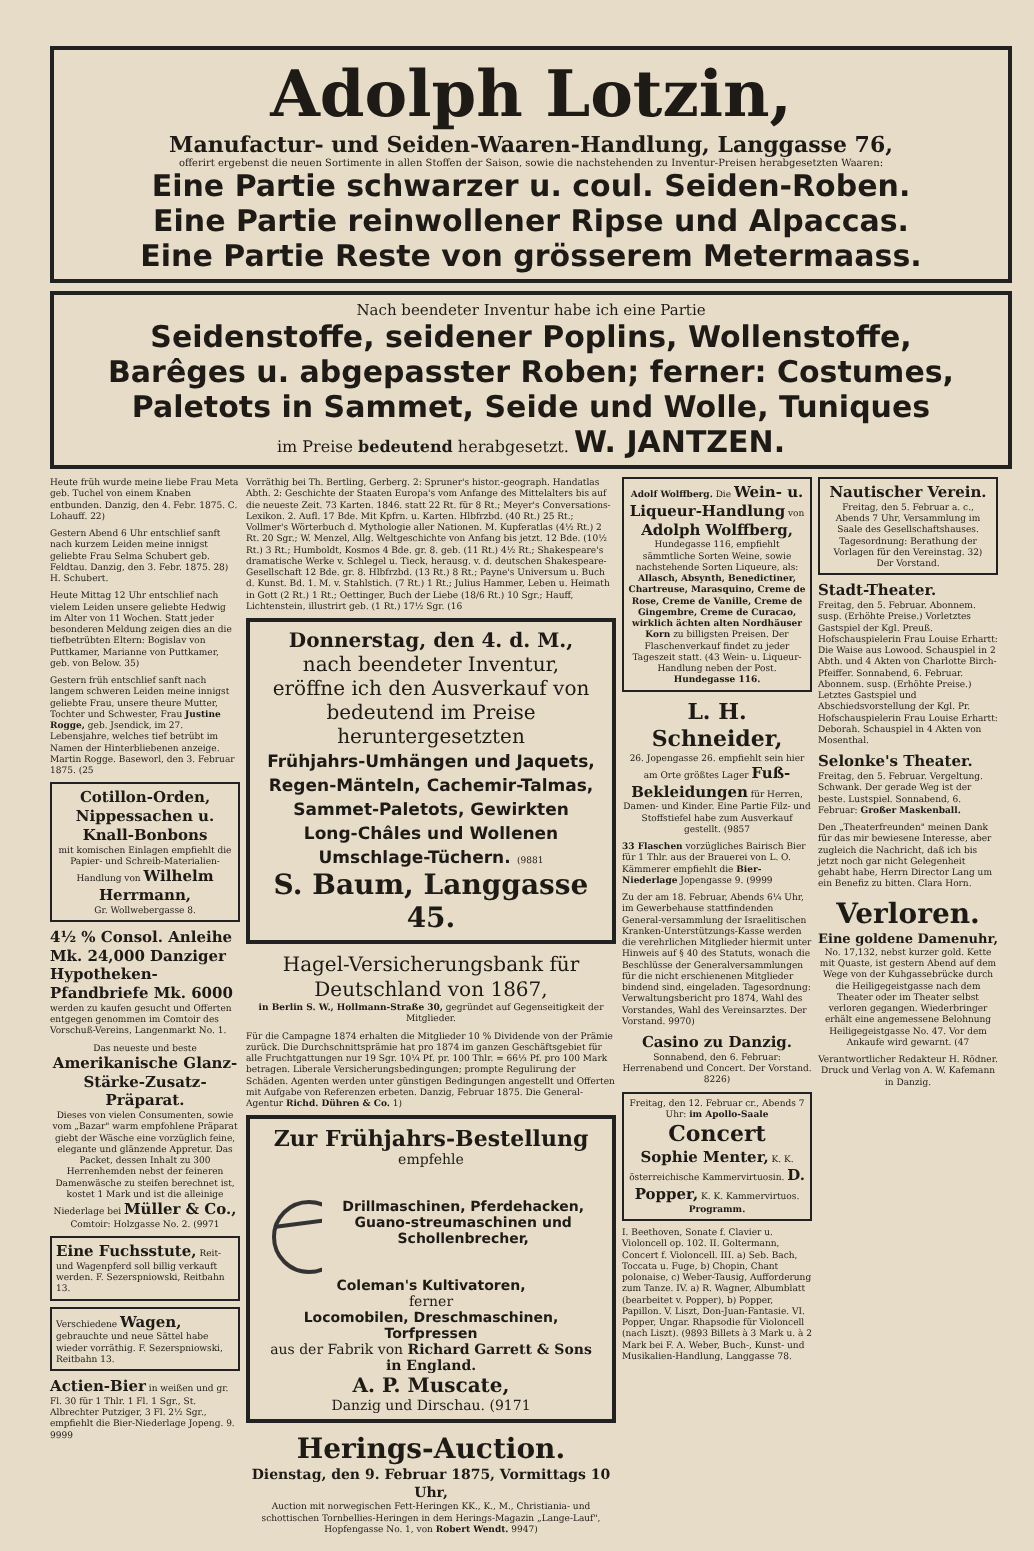Adolph Lotzin,
Manufactur- und Seiden-Waaren-Handlung, Langgasse 76,
offerirt ergebenst die neuen Sortimente in allen Stoffen der Saison, sowie die nachstehenden zu Inventur-Preisen herabgesetzten Waaren:
Eine Partie schwarzer u. coul. Seiden-Roben.
Eine Partie reinwollener Ripse und Alpaccas.
Eine Partie Reste von grösserem Metermaass.
Nach beendeter Inventur habe ich eine Partie
Seidenstoffe, seidener Poplins, Wollenstoffe,
Barêges u. abgepasster Roben; ferner: Costumes,
Paletots in Sammet, Seide und Wolle, Tuniques
im Preise bedeutend herabgesetzt. W. JANTZEN.
Heute früh wurde meine liebe Frau Meta geb. Tuchel von einem Knaben entbunden. Danzig, den 4. Febr. 1875. C. Lohauff. 22)
Gestern Abend 6 Uhr entschlief sanft nach kurzem Leiden meine innigst geliebte Frau Selma Schubert geb. Feldtau. Danzig, den 3. Febr. 1875. 28) H. Schubert.
Heute Mittag 12 Uhr entschlief nach vielem Leiden unsere geliebte Hedwig im Alter von 11 Wochen. Statt jeder besonderen Meldung zeigen dies an die tiefbetrübten Eltern: Bogislav von Puttkamer, Marianne von Puttkamer, geb. von Below. 35)
Gestern früh entschlief sanft nach langem schweren Leiden meine innigst geliebte Frau, unsere theure Mutter, Tochter und Schwester, Frau Justine Rogge, geb. Jsendick, im 27. Lebensjahre, welches tief betrübt im Namen der Hinterbliebenen anzeige. Martin Rogge. Baseworl, den 3. Februar 1875. (25
Cotillon-Orden, Nippessachen u. Knall-Bonbons
mit komischen Einlagen empfiehlt die Papier- und Schreib-Materialien-Handlung von Wilhelm Herrmann,
Gr. Wollwebergasse 8.
4½ % Consol. Anleihe Mk. 24,000 Danziger Hypotheken-Pfandbriefe Mk. 6000 werden zu kaufen gesucht und Offerten entgegen genommen im Comtoir des Vorschuß-Vereins, Langenmarkt No. 1.
Das neueste und beste Amerikanische Glanz-Stärke-Zusatz-Präparat.
Dieses von vielen Consumenten, sowie vom „Bazar" warm empfohlene Präparat giebt der Wäsche eine vorzüglich feine, elegante und glänzende Appretur. Das Packet, dessen Inhalt zu 300 Herrenhemden nebst der feineren Damenwäsche zu steifen berechnet ist, kostet 1 Mark und ist die alleinige Niederlage bei Müller & Co., Comtoir: Holzgasse No. 2. (9971
Eine Fuchsstute, Reit- und Wagenpferd soll billig verkauft werden. F. Sezerspniowski, Reitbahn 13.
Verschiedene Wagen, gebrauchte und neue Sättel habe wieder vorräthig. F. Sezerspniowski, Reitbahn 13.
Actien-Bier in weißen und gr. Fl. 30 für 1 Thlr. 1 Fl. 1 Sgr., St. Albrechter Putziger, 3 Fl. 2½ Sgr., empfiehlt die Bier-Niederlage Jopeng. 9. 9999
Vorräthig bei Th. Bertling, Gerberg. 2: Spruner's histor.-geograph. Handatlas Abth. 2: Geschichte der Staaten Europa's vom Anfange des Mittelalters bis auf die neueste Zeit. 73 Karten. 1846. statt 22 Rt. für 8 Rt.; Meyer's Conversations-Lexikon. 2. Aufl. 17 Bde. Mit Kpfrn. u. Karten. Hlbfrzbd. (40 Rt.) 25 Rt.; Vollmer's Wörterbuch d. Mythologie aller Nationen. M. Kupferatlas (4½ Rt.) 2 Rt. 20 Sgr.; W. Menzel, Allg. Weltgeschichte von Anfang bis jetzt. 12 Bde. (10½ Rt.) 3 Rt.; Humboldt, Kosmos 4 Bde. gr. 8. geb. (11 Rt.) 4½ Rt.; Shakespeare's dramatische Werke v. Schlegel u. Tieck, herausg. v. d. deutschen Shakespeare-Gesellschaft 12 Bde. gr. 8. Hlbfrzbd. (13 Rt.) 8 Rt.; Payne's Universum u. Buch d. Kunst. Bd. 1. M. v. Stahlstich. (7 Rt.) 1 Rt.; Julius Hammer, Leben u. Heimath in Gott (2 Rt.) 1 Rt.; Oettinger, Buch der Liebe (18/6 Rt.) 10 Sgr.; Hauff, Lichtenstein, illustrirt geb. (1 Rt.) 17½ Sgr. (16
Donnerstag, den 4. d. M.,
nach beendeter Inventur, eröffne ich den Ausverkauf von bedeutend im Preise heruntergesetzten
Frühjahrs-Umhängen und Jaquets, Regen-Mänteln, Cachemir-Talmas, Sammet-Paletots, Gewirkten Long-Châles und Wollenen Umschlage-Tüchern. (9881
S. Baum, Langgasse 45.
Hagel-Versicherungsbank für Deutschland von 1867,
in Berlin S. W., Hollmann-Straße 30, gegründet auf Gegenseitigkeit der Mitglieder.
Für die Campagne 1874 erhalten die Mitglieder 10 % Dividende von der Prämie zurück. Die Durchschnittsprämie hat pro 1874 im ganzen Geschäftsgebiet für alle Fruchtgattungen nur 19 Sgr. 10¼ Pf. pr. 100 Thlr. = 66⅓ Pf. pro 100 Mark betragen. Liberale Versicherungsbedingungen; prompte Regulirung der Schäden. Agenten werden unter günstigen Bedingungen angestellt und Offerten mit Aufgabe von Referenzen erbeten. Danzig, Februar 1875. Die General-Agentur Richd. Dühren & Co. 1)
Zur Frühjahrs-Bestellung
empfehle
Drillmaschinen, Pferdehacken, Guano-streumaschinen und Schollenbrecher,
Coleman's Kultivatoren,
ferner
Locomobilen, Dreschmaschinen, Torfpressen
aus der Fabrik von Richard Garrett & Sons in England.
A. P. Muscate,
Danzig und Dirschau. (9171
Herings-Auction.
Dienstag, den 9. Februar 1875, Vormittags 10 Uhr,
Auction mit norwegischen Fett-Heringen KK., K., M., Christiania- und schottischen Tornbellies-Heringen in dem Herings-Magazin „Lange-Lauf", Hopfengasse No. 1, von Robert Wendt. 9947)
Adolf Wolffberg. Die Wein- u. Liqueur-Handlung von Adolph Wolffberg, Hundegasse 116, empfiehlt sämmtliche Sorten Weine, sowie nachstehende Sorten Liqueure, als: Allasch, Absynth, Benedictiner, Chartreuse, Marasquino, Creme de Rose, Creme de Vanille, Creme de Gingembre, Creme de Curacao, wirklich ächten alten Nordhäuser Korn zu billigsten Preisen. Der Flaschenverkauf findet zu jeder Tageszeit statt. (43 Wein- u. Liqueur-Handlung neben der Post. Hundegasse 116.
L. H. Schneider,
26. Jopengasse 26. empfiehlt sein hier am Orte größtes Lager Fuß-Bekleidungen für Herren, Damen- und Kinder. Eine Partie Filz- und Stoffstiefel habe zum Ausverkauf gestellt. (9857
33 Flaschen vorzügliches Bairisch Bier für 1 Thlr. aus der Brauerei von L. O. Kämmerer empfiehlt die Bier-Niederlage Jopengasse 9. (9999
Zu der am 18. Februar, Abends 6¼ Uhr, im Gewerbehause stattfindenden General-versammlung der Israelitischen Kranken-Unterstützungs-Kasse werden die verehrlichen Mitglieder hiermit unter Hinweis auf § 40 des Statuts, wonach die Beschlüsse der Generalversammlungen für die nicht erschienenen Mitglieder bindend sind, eingeladen. Tagesordnung: Verwaltungsbericht pro 1874, Wahl des Vorstandes, Wahl des Vereinsarztes. Der Vorstand. 9970)
Casino zu Danzig.
Sonnabend, den 6. Februar: Herrenabend und Concert. Der Vorstand. 8226)
Freitag, den 12. Februar cr., Abends 7 Uhr: im Apollo-Saale
Concert
Sophie Menter, K. K. österreichische Kammervirtuosin. D. Popper, K. K. Kammervirtuos.
Programm.
I. Beethoven, Sonate f. Clavier u. Violoncell op. 102. II. Goltermann, Concert f. Violoncell. III. a) Seb. Bach, Toccata u. Fuge, b) Chopin, Chant polonaise, c) Weber-Tausig, Aufforderung zum Tanze. IV. a) R. Wagner, Albumblatt (bearbeitet v. Popper), b) Popper, Papillon. V. Liszt, Don-Juan-Fantasie. VI. Popper, Ungar. Rhapsodie für Violoncell (nach Liszt). (9893 Billets à 3 Mark u. à 2 Mark bei F. A. Weber, Buch-, Kunst- und Musikalien-Handlung, Langgasse 78.
Nautischer Verein.
Freitag, den 5. Februar a. c., Abends 7 Uhr, Versammlung im Saale des Gesellschaftshauses. Tagesordnung: Berathung der Vorlagen für den Vereinstag. 32) Der Vorstand.
Stadt-Theater.
Freitag, den 5. Februar. Abonnem. susp. (Erhöhte Preise.) Vorletztes Gastspiel der Kgl. Preuß. Hofschauspielerin Frau Louise Erhartt: Die Waise aus Lowood. Schauspiel in 2 Abth. und 4 Akten von Charlotte Birch-Pfeiffer. Sonnabend, 6. Februar. Abonnem. susp. (Erhöhte Preise.) Letztes Gastspiel und Abschiedsvorstellung der Kgl. Pr. Hofschauspielerin Frau Louise Erhartt: Deborah. Schauspiel in 4 Akten von Mosenthal.
Selonke's Theater.
Freitag, den 5. Februar. Vergeltung. Schwank. Der gerade Weg ist der beste. Lustspiel. Sonnabend, 6. Februar: Großer Maskenball.
Den „Theaterfreunden" meinen Dank für das mir bewiesene Interesse, aber zugleich die Nachricht, daß ich bis jetzt noch gar nicht Gelegenheit gehabt habe, Herrn Director Lang um ein Benefiz zu bitten. Clara Horn.
Verloren.
Eine goldene Damenuhr, No. 17,132, nebst kurzer gold. Kette mit Quaste, ist gestern Abend auf dem Wege von der Kuhgassebrücke durch die Heiligegeistgasse nach dem Theater oder im Theater selbst verloren gegangen. Wiederbringer erhält eine angemessene Belohnung Heiligegeistgasse No. 47. Vor dem Ankaufe wird gewarnt. (47
Verantwortlicher Redakteur H. Rödner. Druck und Verlag von A. W. Kafemann in Danzig.